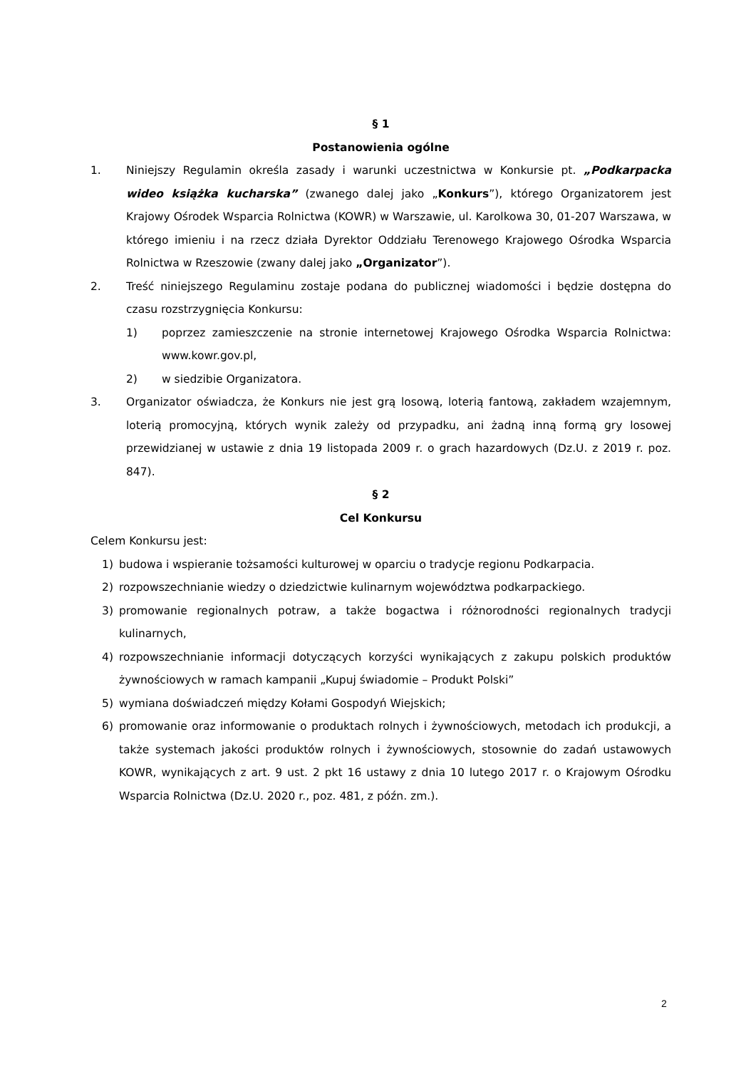§ 1
Postanowienia ogólne
1. Niniejszy Regulamin określa zasady i warunki uczestnictwa w Konkursie pt. „Podkarpacka wideo książka kucharska” (zwanego dalej jako „Konkurs”), którego Organizatorem jest Krajowy Ośrodek Wsparcia Rolnictwa (KOWR) w Warszawie, ul. Karolkowa 30, 01-207 Warszawa, w którego imieniu i na rzecz działa Dyrektor Oddziału Terenowego Krajowego Ośrodka Wsparcia Rolnictwa w Rzeszowie (zwany dalej jako „Organizator”).
2. Treść niniejszego Regulaminu zostaje podana do publicznej wiadomości i będzie dostępna do czasu rozstrzygnięcia Konkursu:
1) poprzez zamieszczenie na stronie internetowej Krajowego Ośrodka Wsparcia Rolnictwa: www.kowr.gov.pl,
2) w siedzibie Organizatora.
3. Organizator oświadcza, że Konkurs nie jest grą losową, loterią fantową, zakładem wzajemnym, loterią promocyjną, których wynik zależy od przypadku, ani żadną inną formą gry losowej przewidzianej w ustawie z dnia 19 listopada 2009 r. o grach hazardowych (Dz.U. z 2019 r. poz. 847).
§ 2
Cel Konkursu
Celem Konkursu jest:
1) budowa i wspieranie tożsamości kulturowej w oparciu o tradycje regionu Podkarpacia.
2) rozpowszechnianie wiedzy o dziedzictwie kulinarnym województwa podkarpackiego.
3) promowanie regionalnych potraw, a także bogactwa i różnorodności regionalnych tradycji kulinarnych,
4) rozpowszechnianie informacji dotyczących korzyści wynikających z zakupu polskich produktów żywnościowych w ramach kampanii „Kupuj świadomie – Produkt Polski”
5) wymiana doświadczeń między Kołami Gospodyń Wiejskich;
6) promowanie oraz informowanie o produktach rolnych i żywnościowych, metodach ich produkcji, a także systemach jakości produktów rolnych i żywnościowych, stosownie do zadań ustawowych KOWR, wynikających z art. 9 ust. 2 pkt 16 ustawy z dnia 10 lutego 2017 r. o Krajowym Ośrodku Wsparcia Rolnictwa (Dz.U. 2020 r., poz. 481, z późn. zm.).
2